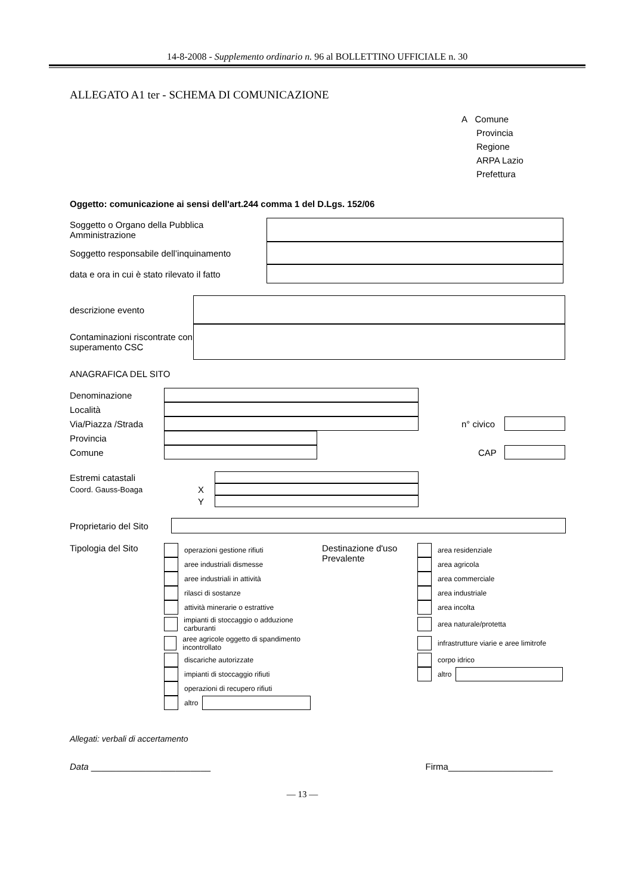14-8-2008 - Supplemento ordinario n. 96 al BOLLETTINO UFFICIALE n. 30
ALLEGATO A1 ter - SCHEMA DI COMUNICAZIONE
A Comune
Provincia
Regione
ARPA Lazio
Prefettura
Oggetto: comunicazione ai sensi dell'art.244 comma 1 del D.Lgs. 152/06
Soggetto o Organo della Pubblica Amministrazione
Soggetto responsabile dell’inquinamento
data e ora in cui è stato rilevato il fatto
descrizione evento
Contaminazioni riscontrate con superamento CSC
ANAGRAFICA DEL SITO
Denominazione
Località
Via/Piazza /Strada
n° civico
Provincia
Comune CAP
Estremi catastali
Coord. Gauss-Boaga
X
Y
Proprietario del Sito
Tipologia del Sito
operazioni gestione rifiuti
aree industriali dismesse
aree industriali in attività
rilasci di sostanze
attività minerarie o estrattive
impianti di stoccaggio o adduzione carburanti
aree agricole oggetto di spandimento incontrollato
discariche autorizzate
impianti di stoccaggio rifiuti
operazioni di recupero rifiuti
altro
Destinazione d'uso
Prevalente
area residenziale
area agricola
area commerciale
area industriale
area incolta
area naturale/protetta
infrastrutture viarie e aree limitrofe
corpo idrico
altro
Allegati: verbali di accertamento
Data ________________________ Firma_____________________
— 13 —